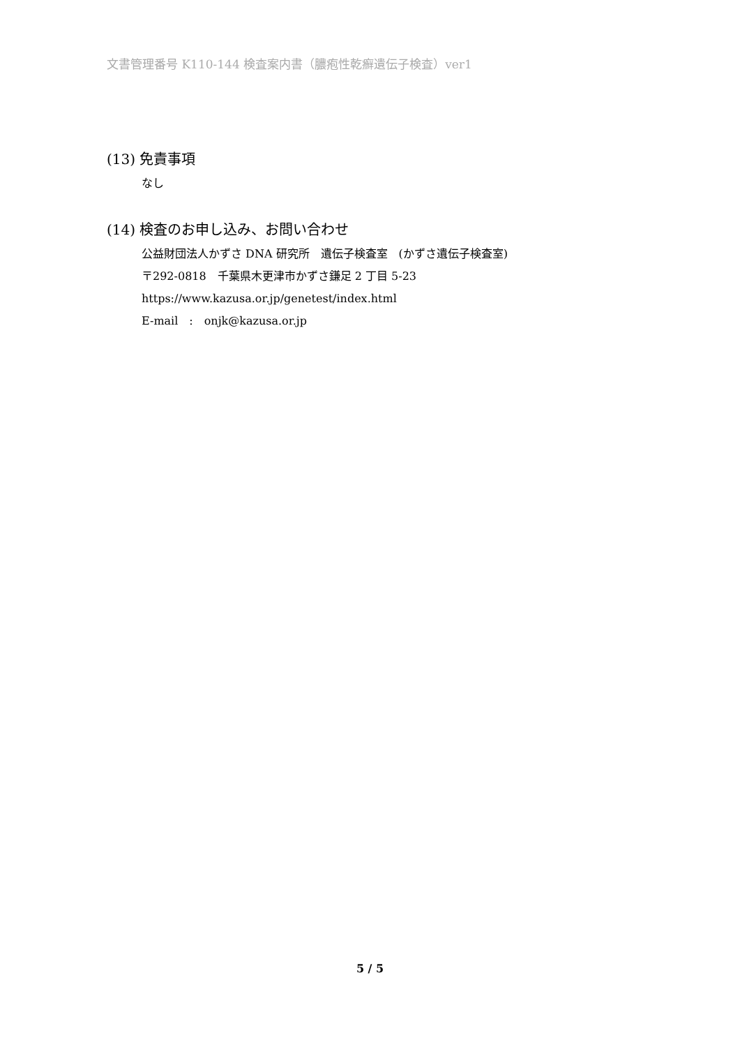文書管理番号 K110-144 検査案内書（膿疱性乾癬遺伝子検査）ver1
(13) 免責事項
なし
(14) 検査のお申し込み、お問い合わせ
公益財団法人かずさ DNA 研究所　遺伝子検査室　(かずさ遺伝子検査室)
〒292-0818　千葉県木更津市かずさ鎌足 2 丁目 5-23
https://www.kazusa.or.jp/genetest/index.html
E-mail　:　onjk@kazusa.or.jp
5 / 5